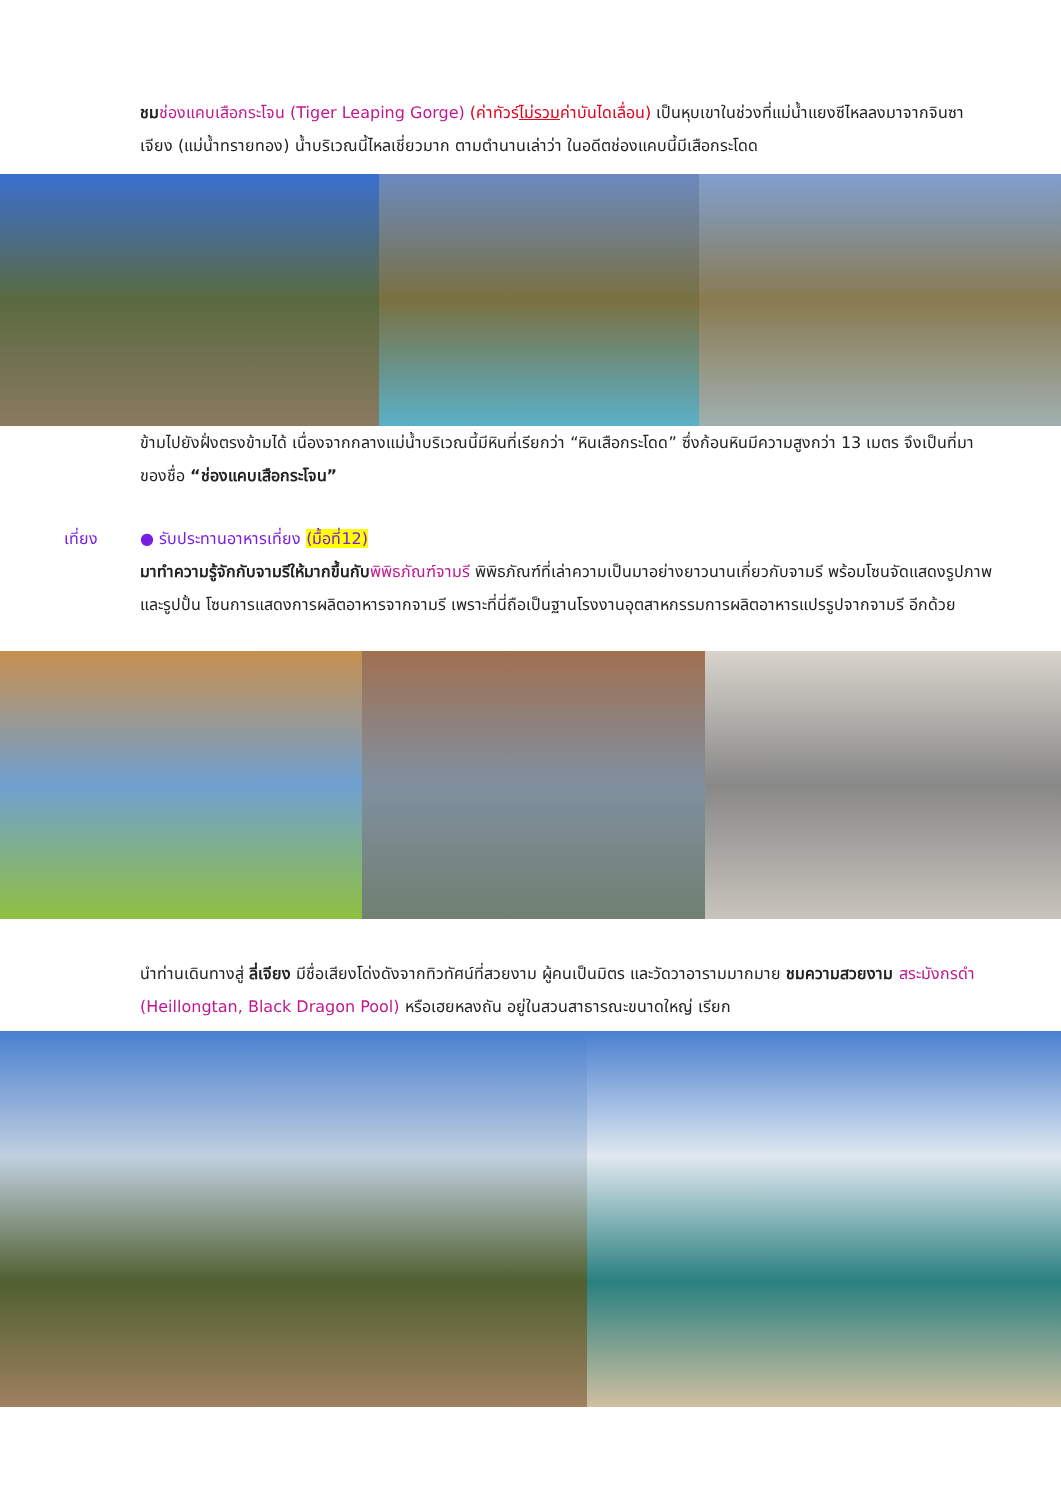ชม ช่องแคบเสือกระโจน (Tiger Leaping Gorge) (ค่าทัวร์ไม่รวมค่าบันไดเลื่อน) เป็นหุบเขาในช่วงที่แม่น้ำแยงซีไหลลงมาจากจินซาเจียง (แม่น้ำทรายทอง) น้ำบริเวณนี้ไหลเชี่ยวมาก ตามตำนานเล่าว่า ในอดีตช่องแคบนี้มีเสือกระโดด
ข้ามไปยังฝั่งตรงข้ามได้ เนื่องจากกลางแม่น้ำบริเวณนี้มีหินที่เรียกว่า “หินเสือกระโดด” ซึ่งก้อนหินมีความสูงกว่า 13 เมตร จึงเป็นที่มาของชื่อ “ช่องแคบเสือกระโจน”
เที่ยง ● รับประทานอาหารเที่ยง (มื้อที่12)
มาทำความรู้จักกับจามรีให้มากขึ้นกับ พิพิธภัณฑ์จามรี พิพิธภัณฑ์ที่เล่าความเป็นมาอย่างยาวนานเกี่ยวกับจามรี พร้อมโซนจัดแสดงรูปภาพและรูปปั้น โซนการแสดงการผลิตอาหารจากจามรี เพราะที่นี่ถือเป็นฐานโรงงานอุตสาหกรรมการผลิตอาหารแปรรูปจากจามรี อีกด้วย
นำท่านเดินทางสู่ ลี่เจียง มีชื่อเสียงโด่งดังจากทิวทัศน์ที่สวยงาม ผู้คนเป็นมิตร และวัดวาอารามมากมาย ชมความสวยงาม สระมังกรดำ (Heillongtan, Black Dragon Pool) หรือเฮยหลงถัน อยู่ในสวนสาธารณะขนาดใหญ่ เรียก